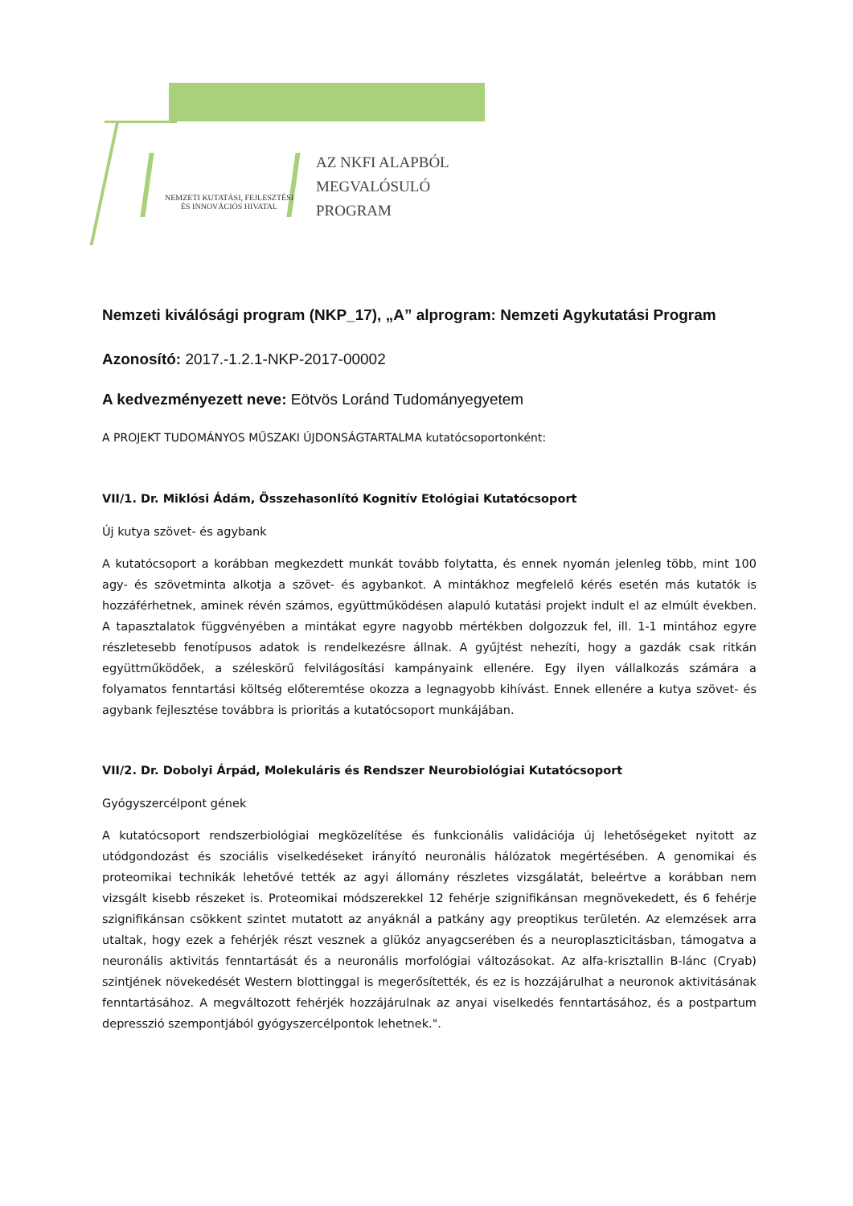NEMZETI KUTATÁSI, FEJLESZTÉSI
ÉS INNOVÁCIÓS HIVATAL
AZ NKFI ALAPBÓL
MEGVALÓSULÓ
PROGRAM
Nemzeti kiválósági program (NKP_17), „A” alprogram: Nemzeti Agykutatási Program
Azonosító: 2017.-1.2.1-NKP-2017-00002
A kedvezményezett neve: Eötvös Loránd Tudományegyetem
A PROJEKT TUDOMÁNYOS MŰSZAKI ÚJDONSÁGTARTALMA kutatócsoportonként:
VII/1. Dr. Miklósi Ádám, Összehasonlító Kognitív Etológiai Kutatócsoport
Új kutya szövet- és agybank
A kutatócsoport a korábban megkezdett munkát tovább folytatta, és ennek nyomán jelenleg több, mint 100 agy- és szövetminta alkotja a szövet- és agybankot. A mintákhoz megfelelő kérés esetén más kutatók is hozzáférhetnek, aminek révén számos, együttműködésen alapuló kutatási projekt indult el az elmúlt években. A tapasztalatok függvényében a mintákat egyre nagyobb mértékben dolgozzuk fel, ill. 1-1 mintához egyre részletesebb fenotípusos adatok is rendelkezésre állnak. A gyűjtést nehezíti, hogy a gazdák csak ritkán együttműködőek, a széleskörű felvilágosítási kampányaink ellenére. Egy ilyen vállalkozás számára a folyamatos fenntartási költség előteremtése okozza a legnagyobb kihívást. Ennek ellenére a kutya szövet- és agybank fejlesztése továbbra is prioritás a kutatócsoport munkájában.
VII/2. Dr. Dobolyi Árpád, Molekuláris és Rendszer Neurobiológiai Kutatócsoport
Gyógyszercélpont gének
A kutatócsoport rendszerbiológiai megközelítése és funkcionális validációja új lehetőségeket nyitott az utódgondozást és szociális viselkedéseket irányító neuronális hálózatok megértésében. A genomikai és proteomikai technikák lehetővé tették az agyi állomány részletes vizsgálatát, beleértve a korábban nem vizsgált kisebb részeket is. Proteomikai módszerekkel 12 fehérje szignifikánsan megnövekedett, és 6 fehérje szignifikánsan csökkent szintet mutatott az anyáknál a patkány agy preoptikus területén. Az elemzések arra utaltak, hogy ezek a fehérjék részt vesznek a glükóz anyagcserében és a neuroplaszticitásban, támogatva a neuronális aktivitás fenntartását és a neuronális morfológiai változásokat. Az alfa-krisztallin B-lánc (Cryab) szintjének növekedését Western blottinggal is megerősítették, és ez is hozzájárulhat a neuronok aktivitásának fenntartásához. A megváltozott fehérjék hozzájárulnak az anyai viselkedés fenntartásához, és a postpartum depresszió szempontjából gyógyszercélpontok lehetnek.".